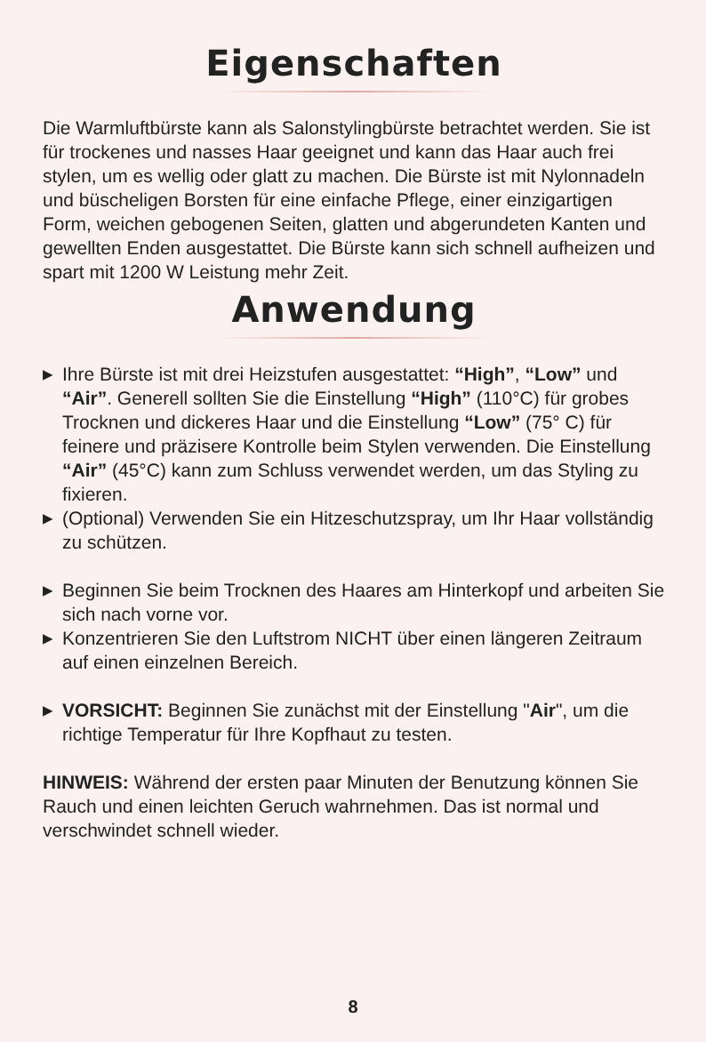Eigenschaften
Die Warmluftbürste kann als Salonstylingbürste betrachtet werden. Sie ist für trockenes und nasses Haar geeignet und kann das Haar auch frei stylen, um es wellig oder glatt zu machen. Die Bürste ist mit Nylonnadeln und büscheligen Borsten für eine einfache Pflege, einer einzigartigen Form, weichen gebogenen Seiten, glatten und abgerundeten Kanten und gewellten Enden ausgestattet. Die Bürste kann sich schnell aufheizen und spart mit 1200 W Leistung mehr Zeit.
Anwendung
▶ Ihre Bürste ist mit drei Heizstufen ausgestattet: “High”, “Low” und “Air”. Generell sollten Sie die Einstellung “High” (110°C) für grobes Trocknen und dickeres Haar und die Einstellung “Low” (75° C) für feinere und präzisere Kontrolle beim Stylen verwenden. Die Einstellung “Air” (45°C) kann zum Schluss verwendet werden, um das Styling zu fixieren.
▶ (Optional) Verwenden Sie ein Hitzeschutzspray, um Ihr Haar vollständig zu schützen.
▶ Beginnen Sie beim Trocknen des Haares am Hinterkopf und arbeiten Sie sich nach vorne vor.
▶ Konzentrieren Sie den Luftstrom NICHT über einen längeren Zeitraum auf einen einzelnen Bereich.
▶ VORSICHT: Beginnen Sie zunächst mit der Einstellung "Air", um die richtige Temperatur für Ihre Kopfhaut zu testen.
HINWEIS: Während der ersten paar Minuten der Benutzung können Sie Rauch und einen leichten Geruch wahrnehmen. Das ist normal und verschwindet schnell wieder.
8